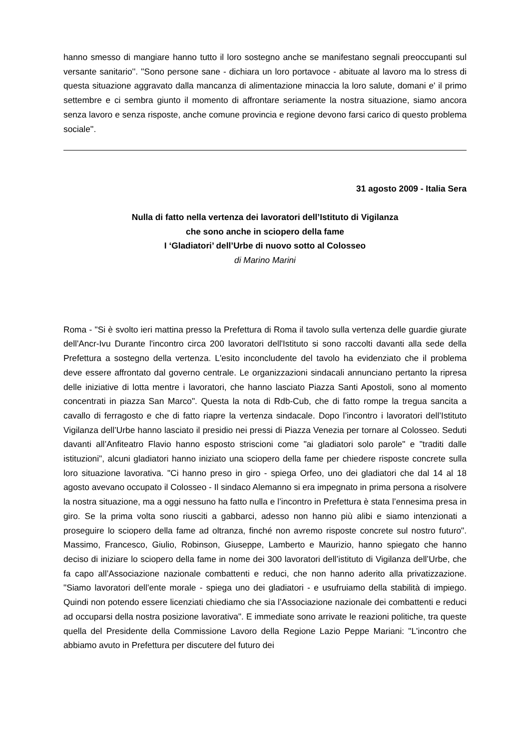hanno smesso di mangiare hanno tutto il loro sostegno anche se manifestano segnali preoccupanti sul versante sanitario''. ''Sono persone sane - dichiara un loro portavoce - abituate al lavoro ma lo stress di questa situazione aggravato dalla mancanza di alimentazione minaccia la loro salute, domani e' il primo settembre e ci sembra giunto il momento di affrontare seriamente la nostra situazione, siamo ancora senza lavoro e senza risposte, anche comune provincia e regione devono farsi carico di questo problema sociale''.
31 agosto 2009 - Italia Sera
Nulla di fatto nella vertenza dei lavoratori dell’Istituto di Vigilanza
che sono anche in sciopero della fame
I ‘Gladiatori’ dell’Urbe di nuovo sotto al Colosseo
di Marino Marini
Roma - "Si è svolto ieri mattina presso la Prefettura di Roma il tavolo sulla vertenza delle guardie giurate dell'Ancr-Ivu Durante l'incontro circa 200 lavoratori dell'Istituto si sono raccolti davanti alla sede della Prefettura a sostegno della vertenza. L'esito inconcludente del tavolo ha evidenziato che il problema deve essere affrontato dal governo centrale. Le organizzazioni sindacali annunciano pertanto la ripresa delle iniziative di lotta mentre i lavoratori, che hanno lasciato Piazza Santi Apostoli, sono al momento concentrati in piazza San Marco". Questa la nota di Rdb-Cub, che di fatto rompe la tregua sancita a cavallo di ferragosto e che di fatto riapre la vertenza sindacale. Dopo l’incontro i lavoratori dell’Istituto Vigilanza dell’Urbe hanno lasciato il presidio nei pressi di Piazza Venezia per tornare al Colosseo. Seduti davanti all’Anfiteatro Flavio hanno esposto striscioni come "ai gladiatori solo parole" e "traditi dalle istituzioni", alcuni gladiatori hanno iniziato una sciopero della fame per chiedere risposte concrete sulla loro situazione lavorativa. "Ci hanno preso in giro - spiega Orfeo, uno dei gladiatori che dal 14 al 18 agosto avevano occupato il Colosseo - Il sindaco Alemanno si era impegnato in prima persona a risolvere la nostra situazione, ma a oggi nessuno ha fatto nulla e l’incontro in Prefettura è stata l’ennesima presa in giro. Se la prima volta sono riusciti a gabbarci, adesso non hanno più alibi e siamo intenzionati a proseguire lo sciopero della fame ad oltranza, finché non avremo risposte concrete sul nostro futuro". Massimo, Francesco, Giulio, Robinson, Giuseppe, Lamberto e Maurizio, hanno spiegato che hanno deciso di iniziare lo sciopero della fame in nome dei 300 lavoratori dell’istituto di Vigilanza dell’Urbe, che fa capo all’Associazione nazionale combattenti e reduci, che non hanno aderito alla privatizzazione. "Siamo lavoratori dell’ente morale - spiega uno dei gladiatori - e usufruiamo della stabilità di impiego. Quindi non potendo essere licenziati chiediamo che sia l’Associazione nazionale dei combattenti e reduci ad occuparsi della nostra posizione lavorativa". E immediate sono arrivate le reazioni politiche, tra queste quella del Presidente della Commissione Lavoro della Regione Lazio Peppe Mariani: "L'incontro che abbiamo avuto in Prefettura per discutere del futuro dei